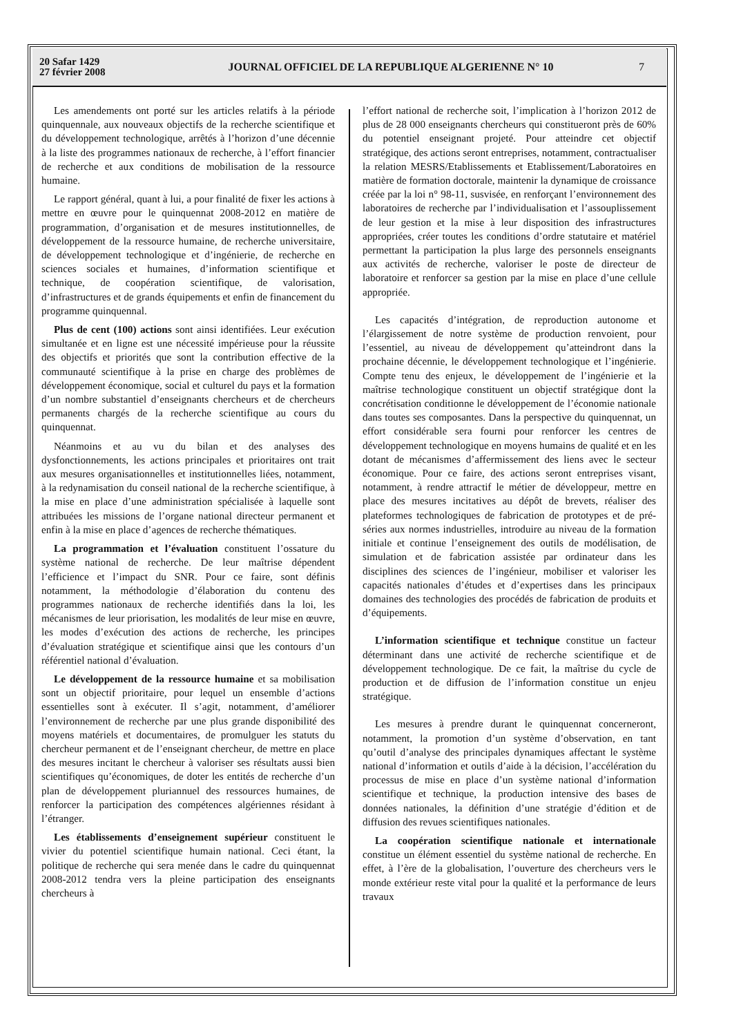20 Safar 1429
27 février 2008
JOURNAL OFFICIEL DE LA REPUBLIQUE ALGERIENNE N° 10
7
Les amendements ont porté sur les articles relatifs à la période quinquennale, aux nouveaux objectifs de la recherche scientifique et du développement technologique, arrêtés à l’horizon d’une décennie à la liste des programmes nationaux de recherche, à l’effort financier de recherche et aux conditions de mobilisation de la ressource humaine.
Le rapport général, quant à lui, a pour finalité de fixer les actions à mettre en œuvre pour le quinquennat 2008-2012 en matière de programmation, d’organisation et de mesures institutionnelles, de développement de la ressource humaine, de recherche universitaire, de développement technologique et d’ingénierie, de recherche en sciences sociales et humaines, d’information scientifique et technique, de coopération scientifique, de valorisation, d’infrastructures et de grands équipements et enfin de financement du programme quinquennal.
Plus de cent (100) actions sont ainsi identifiées. Leur exécution simultanée et en ligne est une nécessité impérieuse pour la réussite des objectifs et priorités que sont la contribution effective de la communauté scientifique à la prise en charge des problèmes de développement économique, social et culturel du pays et la formation d’un nombre substantiel d’enseignants chercheurs et de chercheurs permanents chargés de la recherche scientifique au cours du quinquennat.
Néanmoins et au vu du bilan et des analyses des dysfonctionnements, les actions principales et prioritaires ont trait aux mesures organisationnelles et institutionnelles liées, notamment, à la redynamisation du conseil national de la recherche scientifique, à la mise en place d’une administration spécialisée à laquelle sont attribuées les missions de l’organe national directeur permanent et enfin à la mise en place d’agences de recherche thématiques.
La programmation et l’évaluation constituent l’ossature du système national de recherche. De leur maîtrise dépendent l’efficience et l’impact du SNR. Pour ce faire, sont définis notamment, la méthodologie d’élaboration du contenu des programmes nationaux de recherche identifiés dans la loi, les mécanismes de leur priorisation, les modalités de leur mise en œuvre, les modes d’exécution des actions de recherche, les principes d’évaluation stratégique et scientifique ainsi que les contours d’un référentiel national d’évaluation.
Le développement de la ressource humaine et sa mobilisation sont un objectif prioritaire, pour lequel un ensemble d’actions essentielles sont à exécuter. Il s’agit, notamment, d’améliorer l’environnement de recherche par une plus grande disponibilité des moyens matériels et documentaires, de promulguer les statuts du chercheur permanent et de l’enseignant chercheur, de mettre en place des mesures incitant le chercheur à valoriser ses résultats aussi bien scientifiques qu’économiques, de doter les entités de recherche d’un plan de développement pluriannuel des ressources humaines, de renforcer la participation des compétences algériennes résidant à l’étranger.
Les établissements d’enseignement supérieur constituent le vivier du potentiel scientifique humain national. Ceci étant, la politique de recherche qui sera menée dans le cadre du quinquennat 2008-2012 tendra vers la pleine participation des enseignants chercheurs à
l’effort national de recherche soit, l’implication à l’horizon 2012 de plus de 28 000 enseignants chercheurs qui constitueront près de 60% du potentiel enseignant projeté. Pour atteindre cet objectif stratégique, des actions seront entreprises, notamment, contractualiser la relation MESRS/Etablissements et Etablissement/Laboratoires en matière de formation doctorale, maintenir la dynamique de croissance créée par la loi n° 98-11, susvisée, en renforçant l’environnement des laboratoires de recherche par l’individualisation et l’assouplissement de leur gestion et la mise à leur disposition des infrastructures appropriées, créer toutes les conditions d’ordre statutaire et matériel permettant la participation la plus large des personnels enseignants aux activités de recherche, valoriser le poste de directeur de laboratoire et renforcer sa gestion par la mise en place d’une cellule appropriée.
Les capacités d’intégration, de reproduction autonome et l’élargissement de notre système de production renvoient, pour l’essentiel, au niveau de développement qu’atteindront dans la prochaine décennie, le développement technologique et l’ingénierie. Compte tenu des enjeux, le développement de l’ingénierie et la maîtrise technologique constituent un objectif stratégique dont la concrétisation conditionne le développement de l’économie nationale dans toutes ses composantes. Dans la perspective du quinquennat, un effort considérable sera fourni pour renforcer les centres de développement technologique en moyens humains de qualité et en les dotant de mécanismes d’affermissement des liens avec le secteur économique. Pour ce faire, des actions seront entreprises visant, notamment, à rendre attractif le métier de développeur, mettre en place des mesures incitatives au dépôt de brevets, réaliser des plateformes technologiques de fabrication de prototypes et de pré-séries aux normes industrielles, introduire au niveau de la formation initiale et continue l’enseignement des outils de modélisation, de simulation et de fabrication assistée par ordinateur dans les disciplines des sciences de l’ingénieur, mobiliser et valoriser les capacités nationales d’études et d’expertises dans les principaux domaines des technologies des procédés de fabrication de produits et d’équipements.
L’information scientifique et technique constitue un facteur déterminant dans une activité de recherche scientifique et de développement technologique. De ce fait, la maîtrise du cycle de production et de diffusion de l’information constitue un enjeu stratégique.
Les mesures à prendre durant le quinquennat concerneront, notamment, la promotion d’un système d’observation, en tant qu’outil d’analyse des principales dynamiques affectant le système national d’information et outils d’aide à la décision, l’accélération du processus de mise en place d’un système national d’information scientifique et technique, la production intensive des bases de données nationales, la définition d’une stratégie d’édition et de diffusion des revues scientifiques nationales.
La coopération scientifique nationale et internationale constitue un élément essentiel du système national de recherche. En effet, à l’ère de la globalisation, l’ouverture des chercheurs vers le monde extérieur reste vital pour la qualité et la performance de leurs travaux